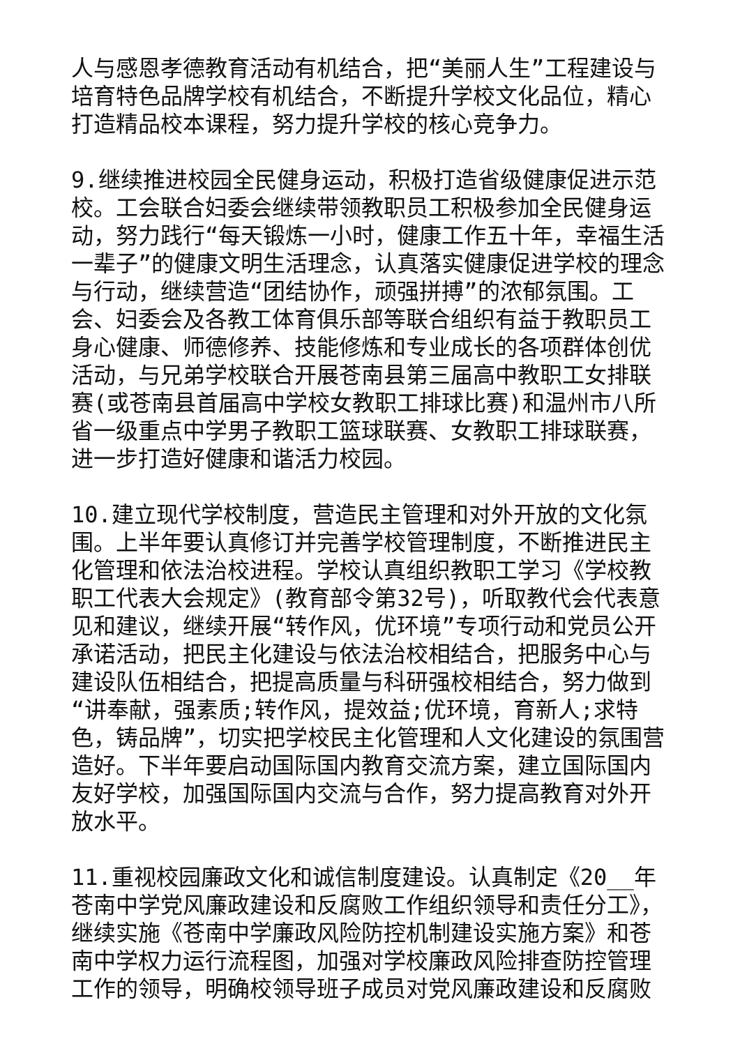人与感恩孝德教育活动有机结合，把“美丽人生”工程建设与培育特色品牌学校有机结合，不断提升学校文化品位，精心打造精品校本课程，努力提升学校的核心竞争力。
9.继续推进校园全民健身运动，积极打造省级健康促进示范校。工会联合妇委会继续带领教职员工积极参加全民健身运动，努力践行“每天锻炼一小时，健康工作五十年，幸福生活一辈子”的健康文明生活理念，认真落实健康促进学校的理念与行动，继续营造“团结协作，顽强拼搏”的浓郁氛围。工会、妇委会及各教工体育俱乐部等联合组织有益于教职员工身心健康、师德修养、技能修炼和专业成长的各项群体创优活动，与兄弟学校联合开展苍南县第三届高中教职工女排联赛(或苍南县首届高中学校女教职工排球比赛)和温州市八所省一级重点中学男子教职工篮球联赛、女教职工排球联赛，进一步打造好健康和谐活力校园。
10.建立现代学校制度，营造民主管理和对外开放的文化氛围。上半年要认真修订并完善学校管理制度，不断推进民主化管理和依法治校进程。学校认真组织教职工学习《学校教职工代表大会规定》(教育部令第32号)，听取教代会代表意见和建议，继续开展“转作风，优环境”专项行动和党员公开承诺活动，把民主化建设与依法治校相结合，把服务中心与建设队伍相结合，把提高质量与科研强校相结合，努力做到“讲奉献，强素质;转作风，提效益;优环境，育新人;求特色，铸品牌”，切实把学校民主化管理和人文化建设的氛围营造好。下半年要启动国际国内教育交流方案，建立国际国内友好学校，加强国际国内交流与合作，努力提高教育对外开放水平。
11.重视校园廉政文化和诚信制度建设。认真制定《20__年苍南中学党风廉政建设和反腐败工作组织领导和责任分工》，继续实施《苍南中学廉政风险防控机制建设实施方案》和苍南中学权力运行流程图，加强对学校廉政风险排查防控管理工作的领导，明确校领导班子成员对党风廉政建设和反腐败